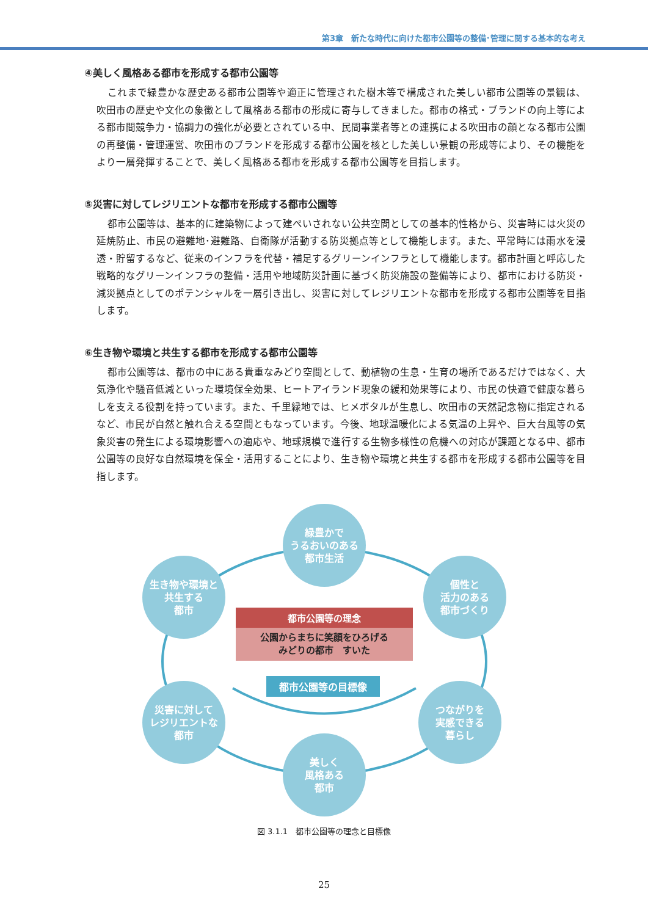第3章　新たな時代に向けた都市公園等の整備･管理に関する基本的な考え
④美しく風格ある都市を形成する都市公園等
これまで緑豊かな歴史ある都市公園等や適正に管理された樹木等で構成された美しい都市公園等の景観は、吹田市の歴史や文化の象徴として風格ある都市の形成に寄与してきました。都市の格式・ブランドの向上等による都市間競争力・協調力の強化が必要とされている中、民間事業者等との連携による吹田市の顔となる都市公園の再整備・管理運営、吹田市のブランドを形成する都市公園を核とした美しい景観の形成等により、その機能をより一層発揮することで、美しく風格ある都市を形成する都市公園等を目指します。
⑤災害に対してレジリエントな都市を形成する都市公園等
都市公園等は、基本的に建築物によって建ぺいされない公共空間としての基本的性格から、災害時には火災の延焼防止、市民の避難地･避難路、自衛隊が活動する防災拠点等として機能します。また、平常時には雨水を浸透・貯留するなど、従来のインフラを代替・補足するグリーンインフラとして機能します。都市計画と呼応した戦略的なグリーンインフラの整備・活用や地域防災計画に基づく防災施設の整備等により、都市における防災・減災拠点としてのポテンシャルを一層引き出し、災害に対してレジリエントな都市を形成する都市公園等を目指します。
⑥生き物や環境と共生する都市を形成する都市公園等
都市公園等は、都市の中にある貴重なみどり空間として、動植物の生息・生育の場所であるだけではなく、大気浄化や騒音低減といった環境保全効果、ヒートアイランド現象の緩和効果等により、市民の快適で健康な暮らしを支える役割を持っています。また、千里緑地では、ヒメボタルが生息し、吹田市の天然記念物に指定されるなど、市民が自然と触れ合える空間ともなっています。今後、地球温暖化による気温の上昇や、巨大台風等の気象災害の発生による環境影響への適応や、地球規模で進行する生物多様性の危機への対応が課題となる中、都市公園等の良好な自然環境を保全・活用することにより、生き物や環境と共生する都市を形成する都市公園等を目指します。
緑豊かで
うるおいのある
都市生活
個性と
活力のある
都市づくり
つながりを
実感できる
暮らし
美しく
風格ある
都市
災害に対して
レジリエントな
都市
生き物や環境と
共生する
都市
都市公園等の理念
公園からまちに笑顔をひろげる
みどりの都市　すいた
都市公園等の目標像
図 3.1.1　都市公園等の理念と目標像
25